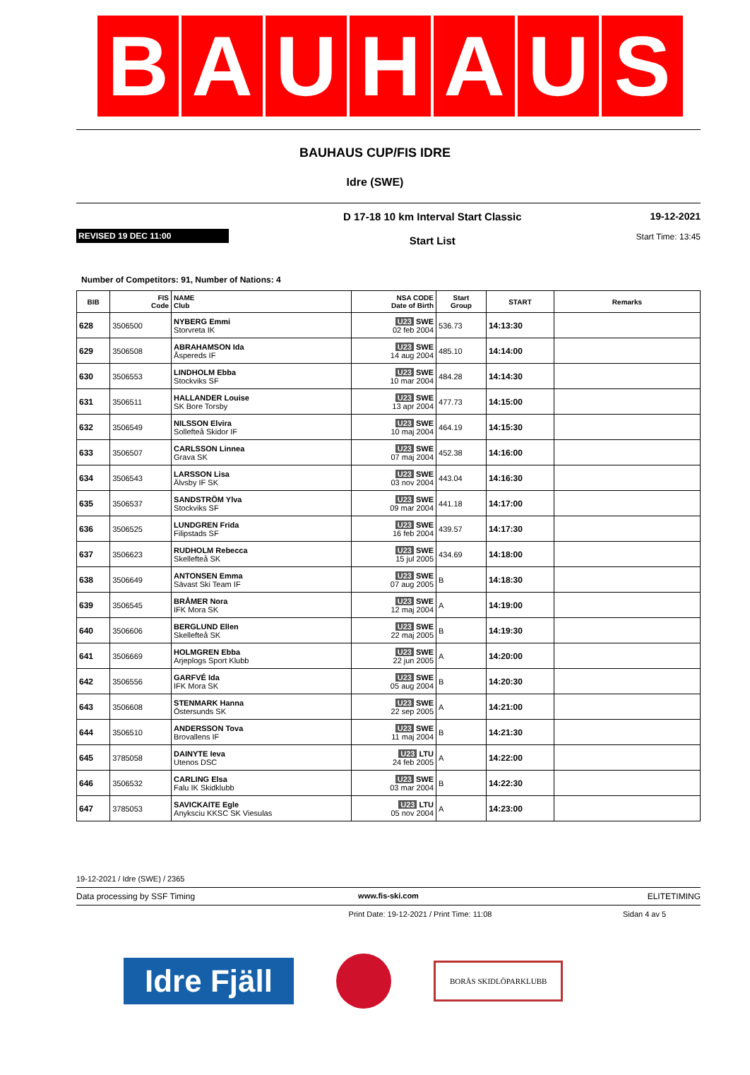B A U H A U S
BAUHAUS CUP/FIS IDRE
Idre (SWE)
REVISED 19 DEC 11:00
D 17-18 10 km Interval Start Classic
Start List
19-12-2021
Start Time: 13:45
Number of Competitors: 91, Number of Nations: 4
| BIB | FIS Code | NAME Club | NSA CODE Date of Birth | Start Group | START | Remarks |
| --- | --- | --- | --- | --- | --- | --- |
| 628 | 3506500 | NYBERG Emmi Storvreta IK | U23 SWE 02 feb 2004 | 536.73 | 14:13:30 | |
| 629 | 3506508 | ABRAHAMSON Ida Åspereds IF | U23 SWE 14 aug 2004 | 485.10 | 14:14:00 | |
| 630 | 3506553 | LINDHOLM Ebba Stockviks SF | U23 SWE 10 mar 2004 | 484.28 | 14:14:30 | |
| 631 | 3506511 | HALLANDER Louise SK Bore Torsby | U23 SWE 13 apr 2004 | 477.73 | 14:15:00 | |
| 632 | 3506549 | NILSSON Elvira Sollefteå Skidor IF | U23 SWE 10 maj 2004 | 464.19 | 14:15:30 | |
| 633 | 3506507 | CARLSSON Linnea Grava SK | U23 SWE 07 maj 2004 | 452.38 | 14:16:00 | |
| 634 | 3506543 | LARSSON Lisa Älvsby IF SK | U23 SWE 03 nov 2004 | 443.04 | 14:16:30 | |
| 635 | 3506537 | SANDSTRÖM Ylva Stockviks SF | U23 SWE 09 mar 2004 | 441.18 | 14:17:00 | |
| 636 | 3506525 | LUNDGREN Frida Filipstads SF | U23 SWE 16 feb 2004 | 439.57 | 14:17:30 | |
| 637 | 3506623 | RUDHOLM Rebecca Skellefteå SK | U23 SWE 15 jul 2005 | 434.69 | 14:18:00 | |
| 638 | 3506649 | ANTONSEN Emma Sävast Ski Team IF | U23 SWE 07 aug 2005 | B | 14:18:30 | |
| 639 | 3506545 | BRÅMER Nora IFK Mora SK | U23 SWE 12 maj 2004 | A | 14:19:00 | |
| 640 | 3506606 | BERGLUND Ellen Skellefteå SK | U23 SWE 22 maj 2005 | B | 14:19:30 | |
| 641 | 3506669 | HOLMGREN Ebba Arjeplogs Sport Klubb | U23 SWE 22 jun 2005 | A | 14:20:00 | |
| 642 | 3506556 | GARFVÉ Ida IFK Mora SK | U23 SWE 05 aug 2004 | B | 14:20:30 | |
| 643 | 3506608 | STENMARK Hanna Östersunds SK | U23 SWE 22 sep 2005 | A | 14:21:00 | |
| 644 | 3506510 | ANDERSSON Tova Brovallens IF | U23 SWE 11 maj 2004 | B | 14:21:30 | |
| 645 | 3785058 | DAINYTE Ieva Utenos DSC | U23 LTU 24 feb 2005 | A | 14:22:00 | |
| 646 | 3506532 | CARLING Elsa Falu IK Skidklubb | U23 SWE 03 mar 2004 | B | 14:22:30 | |
| 647 | 3785053 | SAVICKAITE Egle Anyksciu KKSC SK Viesulas | U23 LTU 05 nov 2004 | A | 14:23:00 | |
19-12-2021 / Idre (SWE) / 2365
Data processing by SSF Timing www.fis-ski.com ELITETIMING
Print Date: 19-12-2021 / Print Time: 11:08
Sidan 4 av 5
Idre Fjäll
BORÅS SKIDLÖPARKLUBB